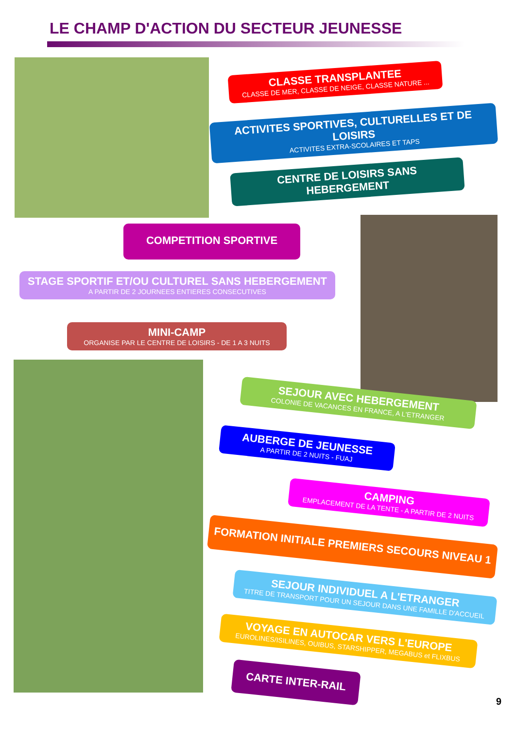LE CHAMP D'ACTION DU SECTEUR JEUNESSE
CLASSE TRANSPLANTEE
CLASSE DE MER, CLASSE DE NEIGE, CLASSE NATURE ...
ACTIVITES SPORTIVES, CULTURELLES ET DE LOISIRS
ACTIVITES EXTRA-SCOLAIRES ET TAPS
CENTRE DE LOISIRS SANS HEBERGEMENT
COMPETITION SPORTIVE
STAGE SPORTIF ET/OU CULTUREL SANS HEBERGEMENT
A PARTIR DE 2 JOURNEES ENTIERES CONSECUTIVES
MINI-CAMP
ORGANISE PAR LE CENTRE DE LOISIRS - DE 1 A 3 NUITS
SEJOUR AVEC HEBERGEMENT
COLONIE DE VACANCES EN FRANCE, A L'ETRANGER
AUBERGE DE JEUNESSE
A PARTIR DE 2 NUITS - FUAJ
CAMPING
EMPLACEMENT DE LA TENTE - A PARTIR DE 2 NUITS
FORMATION INITIALE PREMIERS SECOURS NIVEAU 1
SEJOUR INDIVIDUEL A L'ETRANGER
TITRE DE TRANSPORT POUR UN SEJOUR DANS UNE FAMILLE D'ACCUEIL
VOYAGE EN AUTOCAR VERS L'EUROPE
EUROLINES/ISILINES, OUIBUS, STARSHIPPER, MEGABUS et FLIXBUS
CARTE INTER-RAIL
9